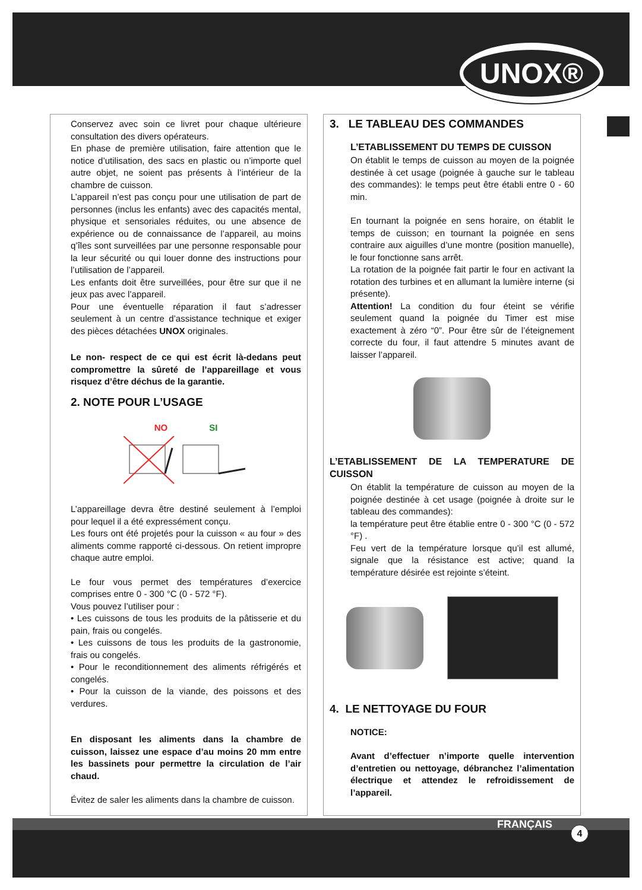UNOX®
Conservez avec soin ce livret pour chaque ultérieure consultation des divers opérateurs.
En phase de première utilisation, faire attention que le notice d’utilisation, des sacs en plastic ou n’importe quel autre objet, ne soient pas présents à l’intérieur de la chambre de cuisson.
L’appareil n’est pas conçu pour une utilisation de part de personnes (inclus les enfants) avec des capacités mental, physique et sensoriales réduites, ou une absence de expérience ou de connaissance de l’appareil, au moins q’îles sont surveillées par une personne responsable pour la leur sécurité ou qui louer donne des instructions pour l’utilisation de l’appareil.
Les enfants doit être surveillées, pour être sur que il ne jeux pas avec l’appareil.
Pour une éventuelle réparation il faut s’adresser seulement à un centre d’assistance technique et exiger des pièces détachées UNOX originales.
Le non- respect de ce qui est écrit là-dedans peut compromettre la sûreté de l’appareillage et vous risquez d’être déchus de la garantie.
2. NOTE POUR L’USAGE
NO SI
L’appareillage devra être destiné seulement à l’emploi pour lequel il a été expressément conçu.
Les fours ont été projetés pour la cuisson « au four » des aliments comme rapporté ci-dessous. On retient impropre chaque autre emploi.
Le four vous permet des températures d’exercice comprises entre 0 - 300 °C (0 - 572 °F).
Vous pouvez l’utiliser pour :
• Les cuissons de tous les produits de la pâtisserie et du pain, frais ou congelés.
• Les cuissons de tous les produits de la gastronomie, frais ou congelés.
• Pour le reconditionnement des aliments réfrigérés et congelés.
• Pour la cuisson de la viande, des poissons et des verdures.
En disposant les aliments dans la chambre de cuisson, laissez une espace d’au moins 20 mm entre les bassinets pour permettre la circulation de l’air chaud.
Évitez de saler les aliments dans la chambre de cuisson.
3. LE TABLEAU DES COMMANDES
L’ETABLISSEMENT DU TEMPS DE CUISSON
On établit le temps de cuisson au moyen de la poignée destinée à cet usage (poignée à gauche sur le tableau des commandes): le temps peut être établi entre 0 - 60 min.
En tournant la poignée en sens horaire, on établit le temps de cuisson; en tournant la poignée en sens contraire aux aiguilles d’une montre (position manuelle), le four fonctionne sans arrêt.
La rotation de la poignée fait partir le four en activant la rotation des turbines et en allumant la lumière interne (si présente).
Attention! La condition du four éteint se vérifie seulement quand la poignée du Timer est mise exactement à zéro “0”. Pour être sûr de l’éteignement correcte du four, il faut attendre 5 minutes avant de laisser l’appareil.
L’ETABLISSEMENT DE LA TEMPERATURE DE CUISSON
On établit la température de cuisson au moyen de la poignée destinée à cet usage (poignée à droite sur le tableau des commandes):
la température peut être établie entre 0 - 300 °C (0 - 572 °F) .
Feu vert de la température lorsque qu’il est allumé, signale que la résistance est active; quand la température désirée est rejointe s’éteint.
4. LE NETTOYAGE DU FOUR
NOTICE:
Avant d’effectuer n’importe quelle intervention d’entretien ou nettoyage, débranchez l’alimentation électrique et attendez le refroidissement de l’appareil.
FRANÇAIS
4